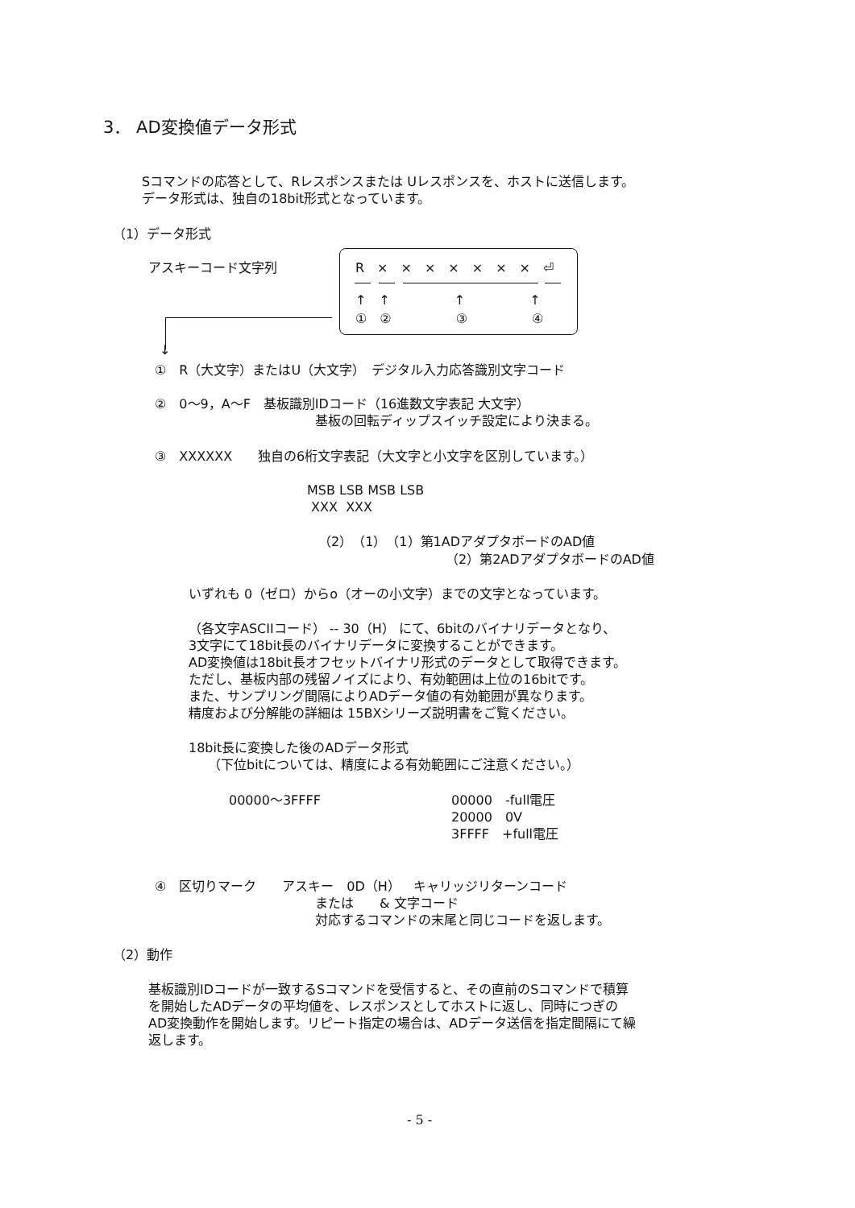3． AD変換値データ形式
Sコマンドの応答として、Rレスポンスまたは Uレスポンスを、ホストに送信します。
データ形式は、独自の18bit形式となっています。
（1）データ形式
アスキーコード文字列 R　×　×　×　×　×　×　×　⏎
↑　↑　　　　　↑　　　　　↑
①　②　　　　　③　　　　　④
↓
①　R（大文字）またはU（大文字）　デジタル入力応答識別文字コード
②　0～9，A～F　基板識別IDコード（16進数文字表記 大文字）
基板の回転ディップスイッチ設定により決まる。
③　XXXXXX　　独自の6桁文字表記（大文字と小文字を区別しています。）
MSB LSB MSB LSB
XXX XXX
（2）　（1）　（1）第1ADアダプタボードのAD値
（2）第2ADアダプタボードのAD値
いずれも 0（ゼロ）からo（オーの小文字）までの文字となっています。
（各文字ASCIIコード） -- 30（H） にて、6bitのバイナリデータとなり、
3文字にて18bit長のバイナリデータに変換することができます。
AD変換値は18bit長オフセットバイナリ形式のデータとして取得できます。
ただし、基板内部の残留ノイズにより、有効範囲は上位の16bitです。
また、サンプリング間隔によりADデータ値の有効範囲が異なります。
精度および分解能の詳細は 15BXシリーズ説明書をご覧ください。
18bit長に変換した後のADデータ形式
　　（下位bitについては、精度による有効範囲にご注意ください。）
00000～3FFFF
00000　-full電圧
20000　0V
3FFFF　+full電圧
④　区切りマーク　　アスキー　0D（H）　キャリッジリターンコード
または　　& 文字コード
対応するコマンドの末尾と同じコードを返します。
（2）動作
基板識別IDコードが一致するSコマンドを受信すると、その直前のSコマンドで積算
を開始したADデータの平均値を、レスポンスとしてホストに返し、同時につぎの
AD変換動作を開始します。リピート指定の場合は、ADデータ送信を指定間隔にて繰
返します。
- 5 -